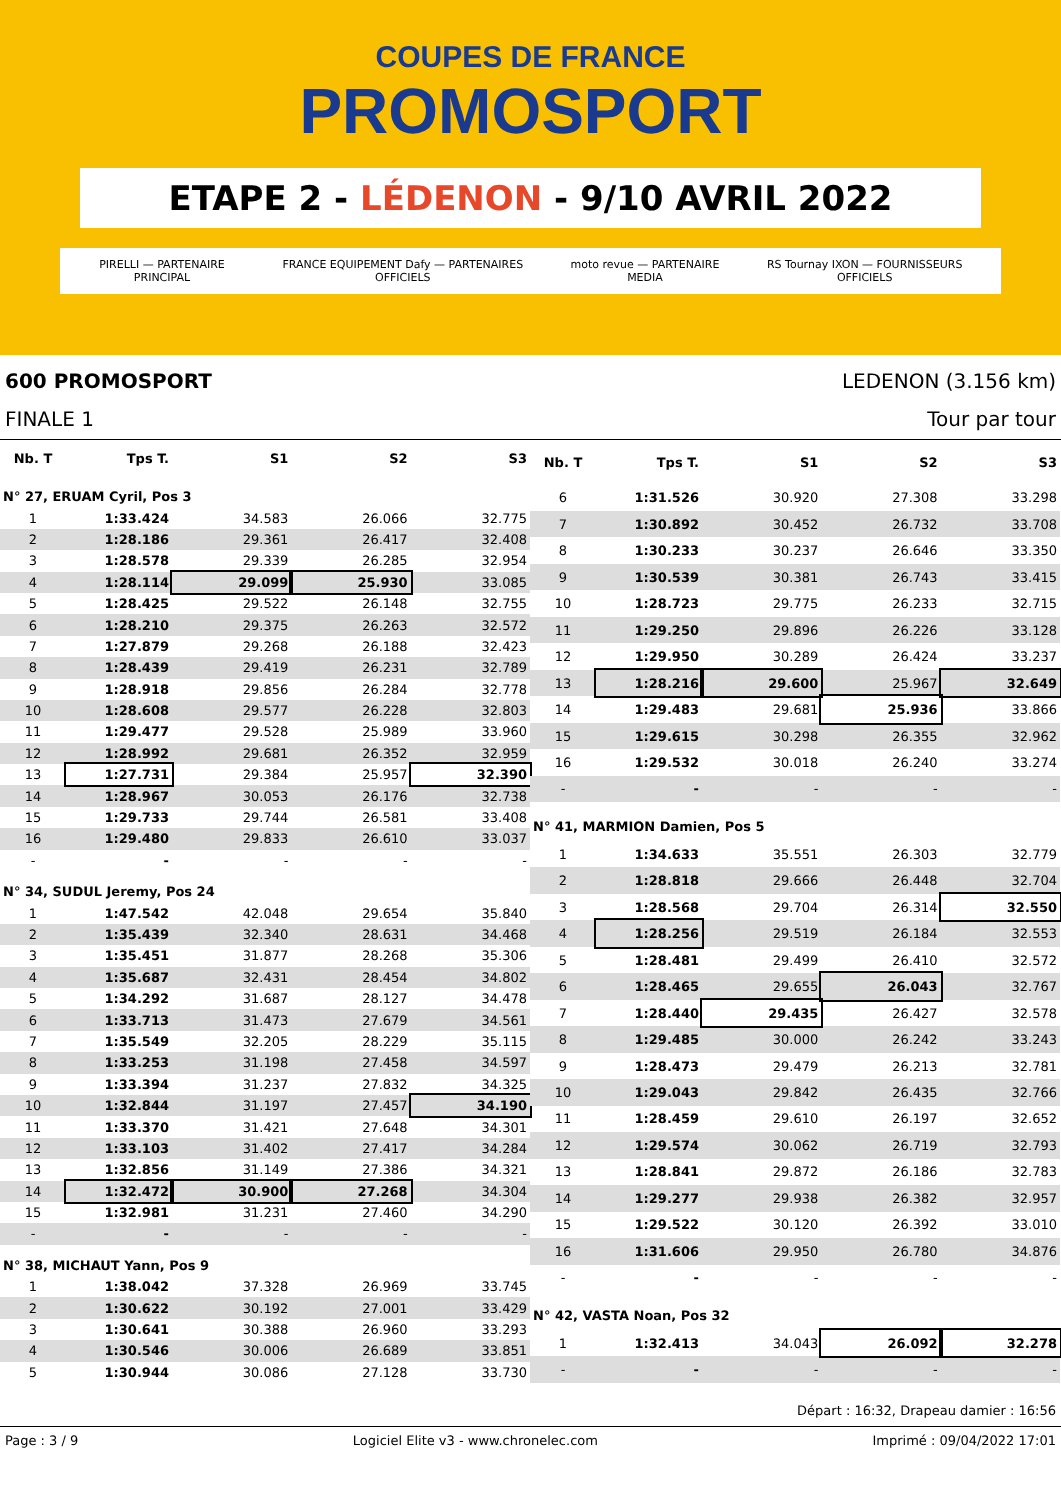COUPES DE FRANCE
PROMOSPORT
ETAPE 2 - LÉDENON - 9/10 AVRIL 2022
PIRELLI — PARTENAIRE PRINCIPAL FRANCE EQUIPEMENT Dafy — PARTENAIRES OFFICIELS moto revue — PARTENAIRE MEDIA RS Tournay IXON — FOURNISSEURS OFFICIELS
600 PROMOSPORT LEDENON (3.156 km)
FINALE 1 Tour par tour
| Nb. T | Tps T. | S1 | S2 | S3 |
| --- | --- | --- | --- | --- |
| N° 27, ERUAM Cyril, Pos 3 | | | | |
| 1 | 1:33.424 | 34.583 | 26.066 | 32.775 |
| 2 | 1:28.186 | 29.361 | 26.417 | 32.408 |
| 3 | 1:28.578 | 29.339 | 26.285 | 32.954 |
| 4 | 1:28.114 | 29.099 | 25.930 | 33.085 |
| 5 | 1:28.425 | 29.522 | 26.148 | 32.755 |
| 6 | 1:28.210 | 29.375 | 26.263 | 32.572 |
| 7 | 1:27.879 | 29.268 | 26.188 | 32.423 |
| 8 | 1:28.439 | 29.419 | 26.231 | 32.789 |
| 9 | 1:28.918 | 29.856 | 26.284 | 32.778 |
| 10 | 1:28.608 | 29.577 | 26.228 | 32.803 |
| 11 | 1:29.477 | 29.528 | 25.989 | 33.960 |
| 12 | 1:28.992 | 29.681 | 26.352 | 32.959 |
| 13 | 1:27.731 | 29.384 | 25.957 | 32.390 |
| 14 | 1:28.967 | 30.053 | 26.176 | 32.738 |
| 15 | 1:29.733 | 29.744 | 26.581 | 33.408 |
| 16 | 1:29.480 | 29.833 | 26.610 | 33.037 |
| - | - | - | - | - |
| N° 34, SUDUL Jeremy, Pos 24 | | | | |
| 1 | 1:47.542 | 42.048 | 29.654 | 35.840 |
| 2 | 1:35.439 | 32.340 | 28.631 | 34.468 |
| 3 | 1:35.451 | 31.877 | 28.268 | 35.306 |
| 4 | 1:35.687 | 32.431 | 28.454 | 34.802 |
| 5 | 1:34.292 | 31.687 | 28.127 | 34.478 |
| 6 | 1:33.713 | 31.473 | 27.679 | 34.561 |
| 7 | 1:35.549 | 32.205 | 28.229 | 35.115 |
| 8 | 1:33.253 | 31.198 | 27.458 | 34.597 |
| 9 | 1:33.394 | 31.237 | 27.832 | 34.325 |
| 10 | 1:32.844 | 31.197 | 27.457 | 34.190 |
| 11 | 1:33.370 | 31.421 | 27.648 | 34.301 |
| 12 | 1:33.103 | 31.402 | 27.417 | 34.284 |
| 13 | 1:32.856 | 31.149 | 27.386 | 34.321 |
| 14 | 1:32.472 | 30.900 | 27.268 | 34.304 |
| 15 | 1:32.981 | 31.231 | 27.460 | 34.290 |
| - | - | - | - | - |
| N° 38, MICHAUT Yann, Pos 9 | | | | |
| 1 | 1:38.042 | 37.328 | 26.969 | 33.745 |
| 2 | 1:30.622 | 30.192 | 27.001 | 33.429 |
| 3 | 1:30.641 | 30.388 | 26.960 | 33.293 |
| 4 | 1:30.546 | 30.006 | 26.689 | 33.851 |
| 5 | 1:30.944 | 30.086 | 27.128 | 33.730 |
| Nb. T | Tps T. | S1 | S2 | S3 |
| --- | --- | --- | --- | --- |
| 6 | 1:31.526 | 30.920 | 27.308 | 33.298 |
| 7 | 1:30.892 | 30.452 | 26.732 | 33.708 |
| 8 | 1:30.233 | 30.237 | 26.646 | 33.350 |
| 9 | 1:30.539 | 30.381 | 26.743 | 33.415 |
| 10 | 1:28.723 | 29.775 | 26.233 | 32.715 |
| 11 | 1:29.250 | 29.896 | 26.226 | 33.128 |
| 12 | 1:29.950 | 30.289 | 26.424 | 33.237 |
| 13 | 1:28.216 | 29.600 | 25.967 | 32.649 |
| 14 | 1:29.483 | 29.681 | 25.936 | 33.866 |
| 15 | 1:29.615 | 30.298 | 26.355 | 32.962 |
| 16 | 1:29.532 | 30.018 | 26.240 | 33.274 |
| - | - | - | - | - |
| N° 41, MARMION Damien, Pos 5 | | | | |
| 1 | 1:34.633 | 35.551 | 26.303 | 32.779 |
| 2 | 1:28.818 | 29.666 | 26.448 | 32.704 |
| 3 | 1:28.568 | 29.704 | 26.314 | 32.550 |
| 4 | 1:28.256 | 29.519 | 26.184 | 32.553 |
| 5 | 1:28.481 | 29.499 | 26.410 | 32.572 |
| 6 | 1:28.465 | 29.655 | 26.043 | 32.767 |
| 7 | 1:28.440 | 29.435 | 26.427 | 32.578 |
| 8 | 1:29.485 | 30.000 | 26.242 | 33.243 |
| 9 | 1:28.473 | 29.479 | 26.213 | 32.781 |
| 10 | 1:29.043 | 29.842 | 26.435 | 32.766 |
| 11 | 1:28.459 | 29.610 | 26.197 | 32.652 |
| 12 | 1:29.574 | 30.062 | 26.719 | 32.793 |
| 13 | 1:28.841 | 29.872 | 26.186 | 32.783 |
| 14 | 1:29.277 | 29.938 | 26.382 | 32.957 |
| 15 | 1:29.522 | 30.120 | 26.392 | 33.010 |
| 16 | 1:31.606 | 29.950 | 26.780 | 34.876 |
| - | - | - | - | - |
| N° 42, VASTA Noan, Pos 32 | | | | |
| 1 | 1:32.413 | 34.043 | 26.092 | 32.278 |
| - | - | - | - | - |
Départ : 16:32, Drapeau damier : 16:56
Page : 3 / 9 Logiciel Elite v3 - www.chronelec.com Imprimé : 09/04/2022 17:01